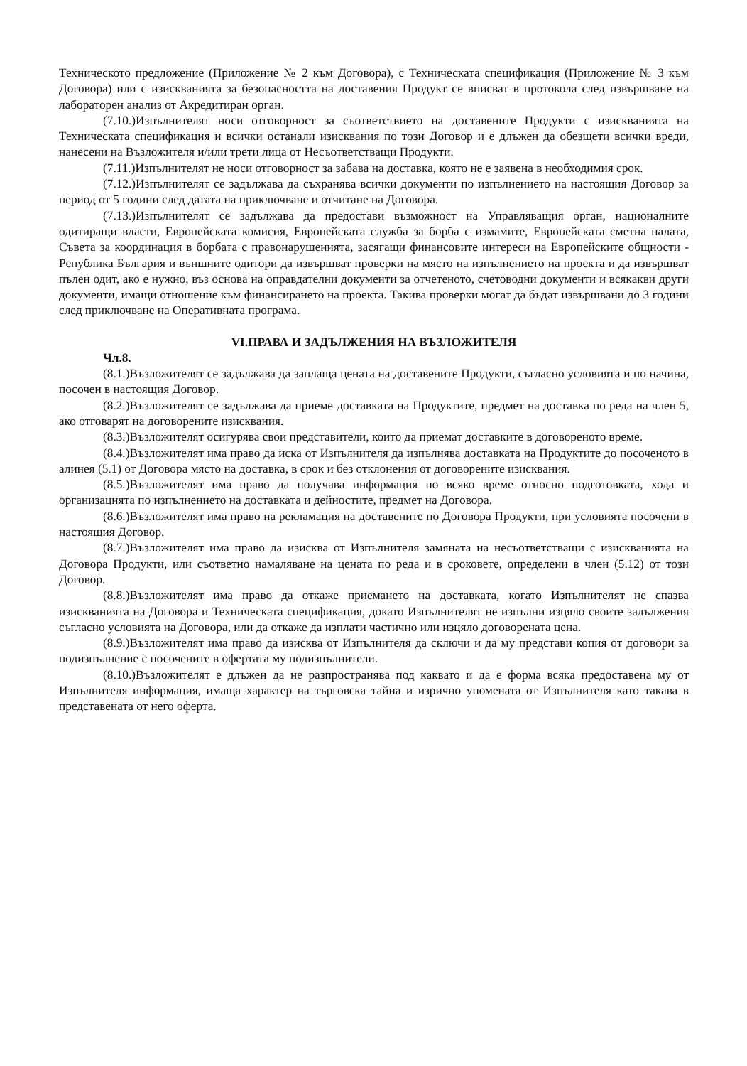Техническото предложение (Приложение № 2 към Договора), с Техническата спецификация (Приложение № 3 към Договора) или с изискванията за безопасността на доставения Продукт се вписват в протокола след извършване на лабораторен анализ от Акредитиран орган.
(7.10.)Изпълнителят носи отговорност за съответствието на доставените Продукти с изискванията на Техническата спецификация и всички останали изисквания по този Договор и е длъжен да обезщети всички вреди, нанесени на Възложителя и/или трети лица от Несъответстващи Продукти.
(7.11.)Изпълнителят не носи отговорност за забава на доставка, която не е заявена в необходимия срок.
(7.12.)Изпълнителят се задължава да съхранява всички документи по изпълнението на настоящия Договор за период от 5 години след датата на приключване и отчитане на Договора.
(7.13.)Изпълнителят се задължава да предостави възможност на Управляващия орган, националните одитиращи власти, Европейската комисия, Европейската служба за борба с измамите, Европейската сметна палата, Съвета за координация в борбата с правонарушенията, засягащи финансовите интереси на Европейските общности - Република България и външните одитори да извършват проверки на място на изпълнението на проекта и да извършват пълен одит, ако е нужно, въз основа на оправдателни документи за отчетеното, счетоводни документи и всякакви други документи, имащи отношение към финансирането на проекта. Такива проверки могат да бъдат извършвани до 3 години след приключване на Оперативната програма.
VI.ПРАВА И ЗАДЪЛЖЕНИЯ НА ВЪЗЛОЖИТЕЛЯ
Чл.8.
(8.1.)Възложителят се задължава да заплаща цената на доставените Продукти, съгласно условията и по начина, посочен в настоящия Договор.
(8.2.)Възложителят се задължава да приеме доставката на Продуктите, предмет на доставка по реда на член 5, ако отговарят на договорените изисквания.
(8.3.)Възложителят осигурява свои представители, които да приемат доставките в договореното време.
(8.4.)Възложителят има право да иска от Изпълнителя да изпълнява доставката на Продуктите до посоченото в алинея (5.1) от Договора място на доставка, в срок и без отклонения от договорените изисквания.
(8.5.)Възложителят има право да получава информация по всяко време относно подготовката, хода и организацията по изпълнението на доставката и дейностите, предмет на Договора.
(8.6.)Възложителят има право на рекламация на доставените по Договора Продукти, при условията посочени в настоящия Договор.
(8.7.)Възложителят има право да изисква от Изпълнителя замяната на несъответстващи с изискванията на Договора Продукти, или съответно намаляване на цената по реда и в сроковете, определени в член (5.12) от този Договор.
(8.8.)Възложителят има право да откаже приемането на доставката, когато Изпълнителят не спазва изискванията на Договора и Техническата спецификация, докато Изпълнителят не изпълни изцяло своите задължения съгласно условията на Договора, или да откаже да изплати частично или изцяло договорената цена.
(8.9.)Възложителят има право да изисква от Изпълнителя да сключи и да му представи копия от договори за подизпълнение с посочените в офертата му подизпълнители.
(8.10.)Възложителят е длъжен да не разпространява под каквато и да е форма всяка предоставена му от Изпълнителя информация, имаща характер на търговска тайна и изрично упомената от Изпълнителя като такава в представената от него оферта.